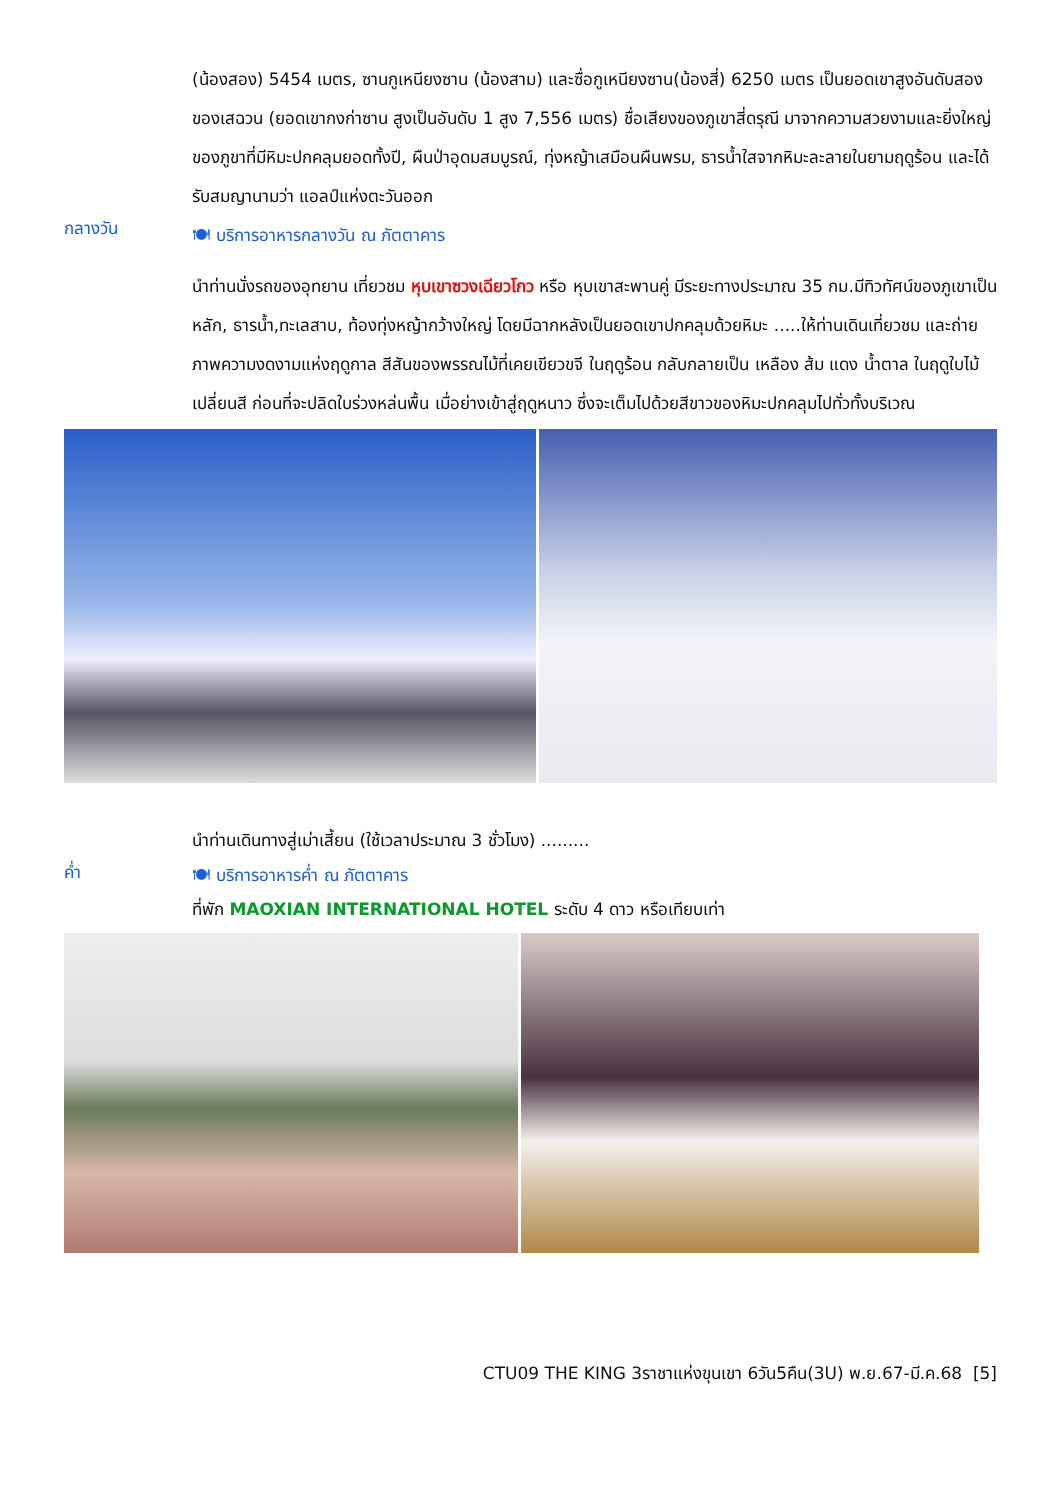(น้องสอง) 5454 เมตร, ซานกูเหนียงซาน (น้องสาม) และซื่อกูเหนียงซาน(น้องสี่) 6250 เมตร เป็นยอดเขาสูงอันดับสองของเสฉวน (ยอดเขากงก่าซาน สูงเป็นอันดับ 1 สูง 7,556 เมตร) ชื่อเสียงของภูเขาสี่ดรุณี มาจากความสวยงามและยิ่งใหญ่ของภูขาที่มีหิมะปกคลุมยอดทั้งปี, ผืนป่าอุดมสมบูรณ์, ทุ่งหญ้าเสมือนผืนพรม, ธารน้ำใสจากหิมะละลายในยามฤดูร้อน และได้รับสมญานามว่า แอลป์แห่งตะวันออก
กลางวัน
🍽 บริการอาหารกลางวัน ณ ภัตตาคาร
นำท่านนั่งรถของอุทยาน เที่ยวชม หุบเขาซวงเฉียวโกว หรือ หุบเขาสะพานคู่ มีระยะทางประมาณ 35 กม.มีทิวทัศน์ของภูเขาเป็นหลัก, ธารน้ำ,ทะเลสาบ, ท้องทุ่งหญ้ากว้างใหญ่ โดยมีฉากหลังเป็นยอดเขาปกคลุมด้วยหิมะ .....ให้ท่านเดินเที่ยวชม และถ่ายภาพความงดงามแห่งฤดูกาล สีสันของพรรณไม้ที่เคยเขียวขจี ในฤดูร้อน กลับกลายเป็น เหลือง ส้ม แดง น้ำตาล ในฤดูใบไม้เปลี่ยนสี ก่อนที่จะปลิดใบร่วงหล่นพื้น เมื่อย่างเข้าสู่ฤดูหนาว ซึ่งจะเต็มไปด้วยสีขาวของหิมะปกคลุมไปทั่วทั้งบริเวณ
นำท่านเดินทางสู่เม่าเสี้ยน (ใช้เวลาประมาณ 3 ชั่วโมง) .........
ค่ำ
🍽 บริการอาหารค่ำ ณ ภัตตาคาร
ที่พัก MAOXIAN INTERNATIONAL HOTEL ระดับ 4 ดาว หรือเทียบเท่า
CTU09 THE KING 3ราชาแห่งขุนเขา 6วัน5คืน(3U) พ.ย.67-มี.ค.68 [5]